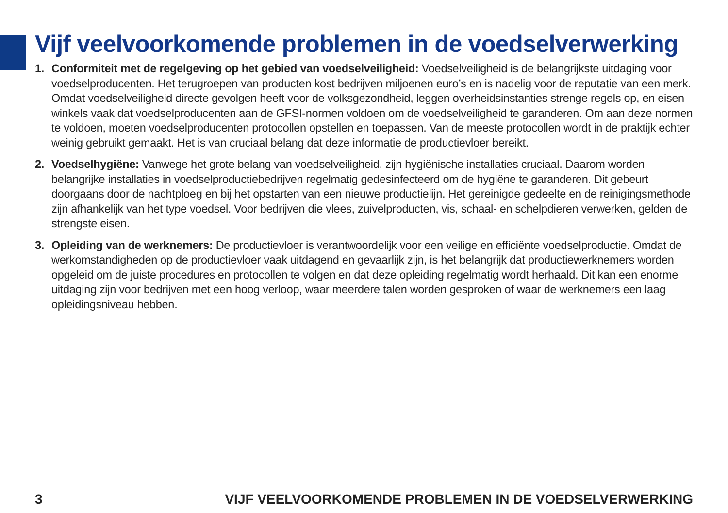Vijf veelvoorkomende problemen in de voedselverwerking
1. Conformiteit met de regelgeving op het gebied van voedselveiligheid: Voedselveiligheid is de belangrijkste uitdaging voor voedselproducenten. Het terugroepen van producten kost bedrijven miljoenen euro’s en is nadelig voor de reputatie van een merk. Omdat voedselveiligheid directe gevolgen heeft voor de volksgezondheid, leggen overheidsinstanties strenge regels op, en eisen winkels vaak dat voedselproducenten aan de GFSI-normen voldoen om de voedselveiligheid te garanderen. Om aan deze normen te voldoen, moeten voedselproducenten protocollen opstellen en toepassen. Van de meeste protocollen wordt in de praktijk echter weinig gebruikt gemaakt. Het is van cruciaal belang dat deze informatie de productievloer bereikt.
2. Voedselhygiëne: Vanwege het grote belang van voedselveiligheid, zijn hygiënische installaties cruciaal. Daarom worden belangrijke installaties in voedselproductiebedrijven regelmatig gedesinfecteerd om de hygiëne te garanderen. Dit gebeurt doorgaans door de nachtploeg en bij het opstarten van een nieuwe productielijn. Het gereinigde gedeelte en de reinigingsmethode zijn afhankelijk van het type voedsel. Voor bedrijven die vlees, zuivelproducten, vis, schaal- en schelpdieren verwerken, gelden de strengste eisen.
3. Opleiding van de werknemers: De productievloer is verantwoordelijk voor een veilige en efficiënte voedselproductie. Omdat de werkomstandigheden op de productievloer vaak uitdagend en gevaarlijk zijn, is het belangrijk dat productiewerknemers worden opgeleid om de juiste procedures en protocollen te volgen en dat deze opleiding regelmatig wordt herhaald. Dit kan een enorme uitdaging zijn voor bedrijven met een hoog verloop, waar meerdere talen worden gesproken of waar de werknemers een laag opleidingsniveau hebben.
3 VIJF VEELVOORKOMENDE PROBLEMEN IN DE VOEDSELVERWERKING